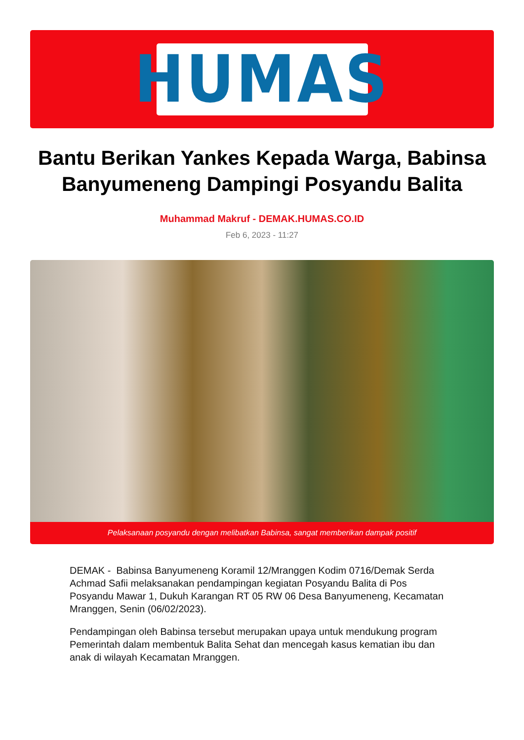HUMAS
Bantu Berikan Yankes Kepada Warga, Babinsa Banyumeneng Dampingi Posyandu Balita
Muhammad Makruf - DEMAK.HUMAS.CO.ID
Feb 6, 2023 - 11:27
Pelaksanaan posyandu dengan melibatkan Babinsa, sangat memberikan dampak positif
DEMAK - Babinsa Banyumeneng Koramil 12/Mranggen Kodim 0716/Demak Serda Achmad Safii melaksanakan pendampingan kegiatan Posyandu Balita di Pos Posyandu Mawar 1, Dukuh Karangan RT 05 RW 06 Desa Banyumeneng, Kecamatan Mranggen, Senin (06/02/2023).
Pendampingan oleh Babinsa tersebut merupakan upaya untuk mendukung program Pemerintah dalam membentuk Balita Sehat dan mencegah kasus kematian ibu dan anak di wilayah Kecamatan Mranggen.